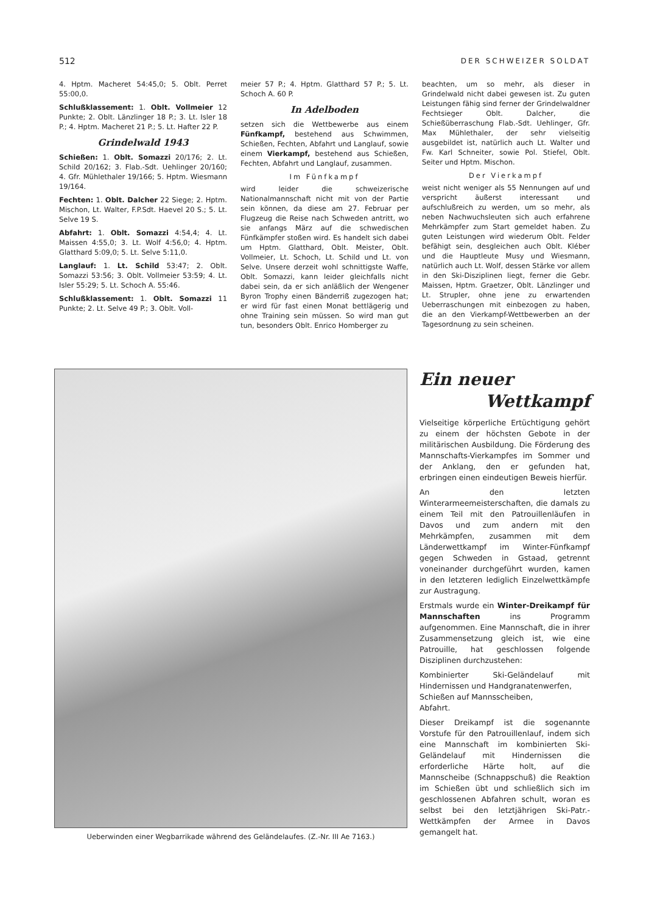512 DER SCHWEIZER SOLDAT
4. Hptm. Macheret 54:45,0; 5. Oblt. Perret 55:00,0.
Schlußklassement: 1. Oblt. Vollmeier 12 Punkte; 2. Oblt. Länzlinger 18 P.; 3. Lt. Isler 18 P.; 4. Hptm. Macheret 21 P.; 5. Lt. Hafter 22 P.
Grindelwald 1943
Schießen: 1. Oblt. Somazzi 20/176; 2. Lt. Schild 20/162; 3. Flab.-Sdt. Uehlinger 20/160; 4. Gfr. Mühlethaler 19/166; 5. Hptm. Wiesmann 19/164.
Fechten: 1. Oblt. Dalcher 22 Siege; 2. Hptm. Mischon, Lt. Walter, F.P.Sdt. Haevel 20 S.; 5. Lt. Selve 19 S.
Abfahrt: 1. Oblt. Somazzi 4:54,4; 4. Lt. Maissen 4:55,0; 3. Lt. Wolf 4:56,0; 4. Hptm. Glatthard 5:09,0; 5. Lt. Selve 5:11,0.
Langlauf: 1. Lt. Schild 53:47; 2. Oblt. Somazzi 53:56; 3. Oblt. Vollmeier 53:59; 4. Lt. Isler 55:29; 5. Lt. Schoch A. 55:46.
Schlußklassement: 1. Oblt. Somazzi 11 Punkte; 2. Lt. Selve 49 P.; 3. Oblt. Voll-
meier 57 P.; 4. Hptm. Glatthard 57 P.; 5. Lt. Schoch A. 60 P.
In Adelboden
setzen sich die Wettbewerbe aus einem Fünfkampf, bestehend aus Schwimmen, Schießen, Fechten, Abfahrt und Langlauf, sowie einem Vierkampf, bestehend aus Schießen, Fechten, Abfahrt und Langlauf, zusammen.
Im Fünfkampf
wird leider die schweizerische Nationalmannschaft nicht mit von der Partie sein können, da diese am 27. Februar per Flugzeug die Reise nach Schweden antritt, wo sie anfangs März auf die schwedischen Fünfkämpfer stoßen wird. Es handelt sich dabei um Hptm. Glatthard, Oblt. Meister, Oblt. Vollmeier, Lt. Schoch, Lt. Schild und Lt. von Selve. Unsere derzeit wohl schnittigste Waffe, Oblt. Somazzi, kann leider gleichfalls nicht dabei sein, da er sich anläßlich der Wengener Byron Trophy einen Bänderriß zugezogen hat; er wird für fast einen Monat bettlägerig und ohne Training sein müssen. So wird man gut tun, besonders Oblt. Enrico Homberger zu
beachten, um so mehr, als dieser in Grindelwald nicht dabei gewesen ist. Zu guten Leistungen fähig sind ferner der Grindelwaldner Fechtsieger Oblt. Dalcher, die Schießüberraschung Flab.-Sdt. Uehlinger, Gfr. Max Mühlethaler, der sehr vielseitig ausgebildet ist, natürlich auch Lt. Walter und Fw. Karl Schneiter, sowie Pol. Stiefel, Oblt. Seiter und Hptm. Mischon.
Der Vierkampf
weist nicht weniger als 55 Nennungen auf und verspricht äußerst interessant und aufschlußreich zu werden, um so mehr, als neben Nachwuchsleuten sich auch erfahrene Mehrkämpfer zum Start gemeldet haben. Zu guten Leistungen wird wiederum Oblt. Felder befähigt sein, desgleichen auch Oblt. Kléber und die Hauptleute Musy und Wiesmann, natürlich auch Lt. Wolf, dessen Stärke vor allem in den Ski-Disziplinen liegt, ferner die Gebr. Maissen, Hptm. Graetzer, Oblt. Länzlinger und Lt. Strupler, ohne jene zu erwartenden Ueberraschungen mit einbezogen zu haben, die an den Vierkampf-Wettbewerben an der Tagesordnung zu sein scheinen.
Ueberwinden einer Wegbarrikade während des Geländelaufes. (Z.-Nr. III Ae 7163.)
Ein neuer
Wettkampf
Vielseitige körperliche Ertüchtigung gehört zu einem der höchsten Gebote in der militärischen Ausbildung. Die Förderung des Mannschafts-Vierkampfes im Sommer und der Anklang, den er gefunden hat, erbringen einen eindeutigen Beweis hierfür.
An den letzten Winterarmeemeisterschaften, die damals zu einem Teil mit den Patrouillenläufen in Davos und zum andern mit den Mehrkämpfen, zusammen mit dem Länderwettkampf im Winter-Fünfkampf gegen Schweden in Gstaad, getrennt voneinander durchgeführt wurden, kamen in den letzteren lediglich Einzelwettkämpfe zur Austragung.
Erstmals wurde ein Winter-Dreikampf für Mannschaften ins Programm aufgenommen. Eine Mannschaft, die in ihrer Zusammensetzung gleich ist, wie eine Patrouille, hat geschlossen folgende Disziplinen durchzustehen:
Kombinierter Ski-Geländelauf mit Hindernissen und Handgranatenwerfen,
Schießen auf Mannsscheiben,
Abfahrt.
Dieser Dreikampf ist die sogenannte Vorstufe für den Patrouillenlauf, indem sich eine Mannschaft im kombinierten Ski-Geländelauf mit Hindernissen die erforderliche Härte holt, auf die Mannscheibe (Schnappschuß) die Reaktion im Schießen übt und schließlich sich im geschlossenen Abfahren schult, woran es selbst bei den letztjährigen Ski-Patr.-Wettkämpfen der Armee in Davos gemangelt hat.